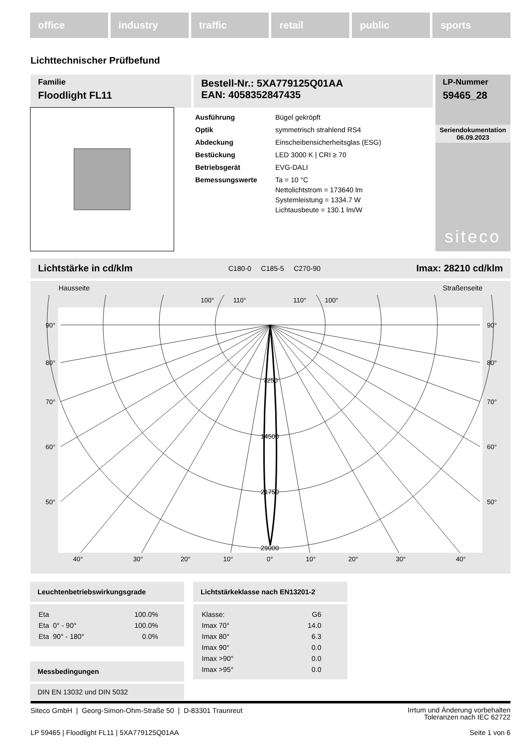office industry traffic retail public sports
Lichttechnischer Prüfbefund
Familie
Floodlight FL11
Bestell-Nr.: 5XA779125Q01AA
EAN: 4058352847435
LP-Nummer
59465_28
Seriendokumentation
06.09.2023
siteco
| Ausführung | Bügel gekröpft |
| Optik | symmetrisch strahlend RS4 |
| Abdeckung | Einscheibensicherheitsglas (ESG) |
| Bestückung | LED 3000 K / CRI ≥ 70 |
| Betriebsgerät | EVG-DALI |
| Bemessungswerte | Ta = 10 °C Nettolichtstrom = 173640 lm Systemleistung = 1334.7 W Lichtausbeute = 130.1 lm/W |
Lichtstärke in cd/klm C180-0 C185-5 C270-90 Imax: 28210 cd/klm
Hausseite Straßenseite
100°
110°
110°
100°
90°
90°
80°
80°
70°
70°
60°
60°
50°
50°
7250
14500
21750
29000
40°
30°
20°
10°
0°
10°
20°
30°
40°
Leuchtenbetriebswirkungsgrade
| Eta | 100.0% |
| Eta 0° - 90° | 100.0% |
| Eta 90° - 180° | 0.0% |
Messbedingungen
DIN EN 13032 und DIN 5032
Lichtstärkeklasse nach EN13201-2
| Klasse: | G6 |
| Imax 70° | 14.0 |
| Imax 80° | 6.3 |
| Imax 90° | 0.0 |
| Imax >90° | 0.0 |
| Imax >95° | 0.0 |
Siteco GmbH | Georg-Simon-Ohm-Straße 50 | D-83301 Traunreut Irrtum und Änderung vorbehalten
Toleranzen nach IEC 62722
LP 59465 | Floodlight FL11 | 5XA779125Q01AA Seite 1 von 6